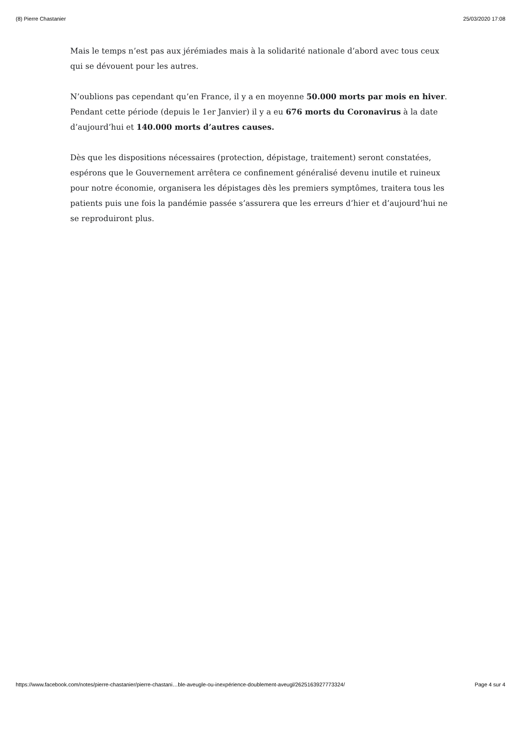(8) Pierre Chastanier 25/03/2020 17:08
Mais le temps n’est pas aux jérémiades mais à la solidarité nationale d’abord avec tous ceux qui se dévouent pour les autres.
N’oublions pas cependant qu’en France, il y a en moyenne 50.000 morts par mois en hiver. Pendant cette période (depuis le 1er Janvier) il y a eu 676 morts du Coronavirus à la date d’aujourd’hui et 140.000 morts d’autres causes.
Dès que les dispositions nécessaires (protection, dépistage, traitement) seront constatées, espérons que le Gouvernement arrêtera ce confinement généralisé devenu inutile et ruineux pour notre économie, organisera les dépistages dès les premiers symptômes, traitera tous les patients puis une fois la pandémie passée s’assurera que les erreurs d’hier et d’aujourd’hui ne se reproduiront plus.
https://www.facebook.com/notes/pierre-chastanier/pierre-chastani…ble-aveugle-ou-inexpérience-doublement-aveugl/2625163927773324/ Page 4 sur 4